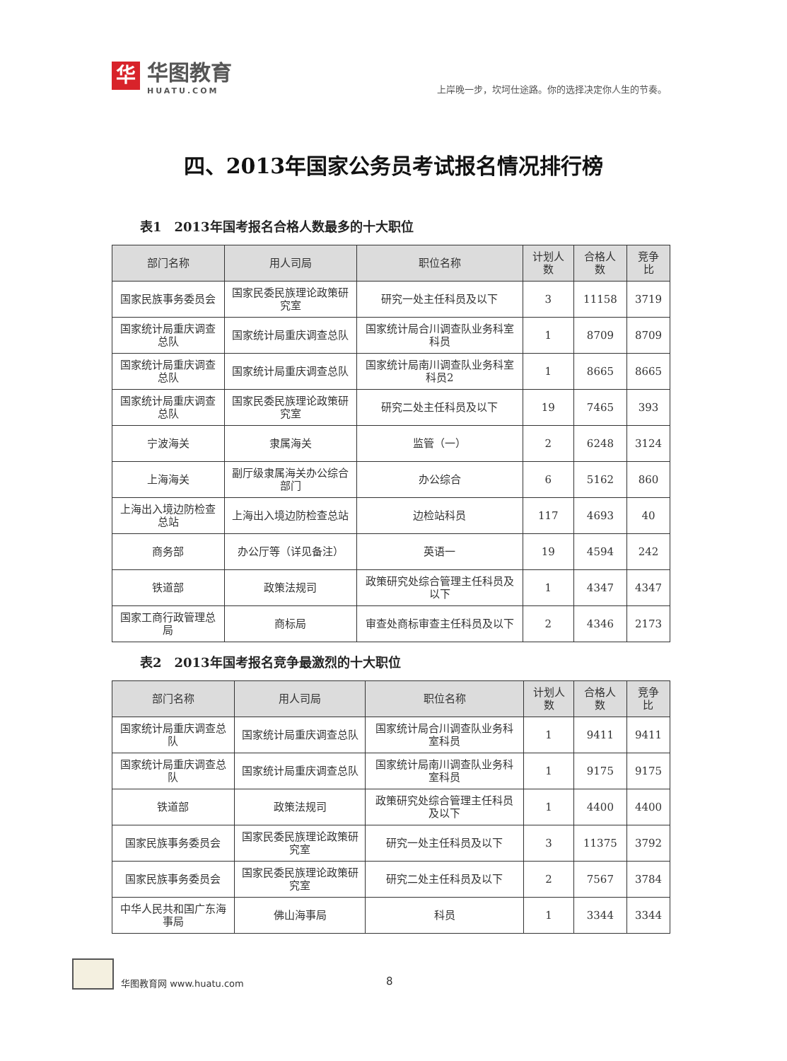华
华图教育
HUATU.COM
上岸晚一步，坎坷仕途路。你的选择决定你人生的节奏。
四、2013年国家公务员考试报名情况排行榜
表1　2013年国考报名合格人数最多的十大职位
| 部门名称 | 用人司局 | 职位名称 | 计划人数 | 合格人数 | 竞争比 |
| --- | --- | --- | --- | --- | --- |
| 国家民族事务委员会 | 国家民委民族理论政策研究室 | 研究一处主任科员及以下 | 3 | 11158 | 3719 |
| 国家统计局重庆调查总队 | 国家统计局重庆调查总队 | 国家统计局合川调查队业务科室科员 | 1 | 8709 | 8709 |
| 国家统计局重庆调查总队 | 国家统计局重庆调查总队 | 国家统计局南川调查队业务科室科员2 | 1 | 8665 | 8665 |
| 国家统计局重庆调查总队 | 国家民委民族理论政策研究室 | 研究二处主任科员及以下 | 19 | 7465 | 393 |
| 宁波海关 | 隶属海关 | 监管（一） | 2 | 6248 | 3124 |
| 上海海关 | 副厅级隶属海关办公综合部门 | 办公综合 | 6 | 5162 | 860 |
| 上海出入境边防检查总站 | 上海出入境边防检查总站 | 边检站科员 | 117 | 4693 | 40 |
| 商务部 | 办公厅等（详见备注） | 英语一 | 19 | 4594 | 242 |
| 铁道部 | 政策法规司 | 政策研究处综合管理主任科员及以下 | 1 | 4347 | 4347 |
| 国家工商行政管理总局 | 商标局 | 审查处商标审查主任科员及以下 | 2 | 4346 | 2173 |
表2　2013年国考报名竞争最激烈的十大职位
| 部门名称 | 用人司局 | 职位名称 | 计划人数 | 合格人数 | 竞争比 |
| --- | --- | --- | --- | --- | --- |
| 国家统计局重庆调查总队 | 国家统计局重庆调查总队 | 国家统计局合川调查队业务科室科员 | 1 | 9411 | 9411 |
| 国家统计局重庆调查总队 | 国家统计局重庆调查总队 | 国家统计局南川调查队业务科室科员 | 1 | 9175 | 9175 |
| 铁道部 | 政策法规司 | 政策研究处综合管理主任科员及以下 | 1 | 4400 | 4400 |
| 国家民族事务委员会 | 国家民委民族理论政策研究室 | 研究一处主任科员及以下 | 3 | 11375 | 3792 |
| 国家民族事务委员会 | 国家民委民族理论政策研究室 | 研究二处主任科员及以下 | 2 | 7567 | 3784 |
| 中华人民共和国广东海事局 | 佛山海事局 | 科员 | 1 | 3344 | 3344 |
华图教育网 www.huatu.com
8